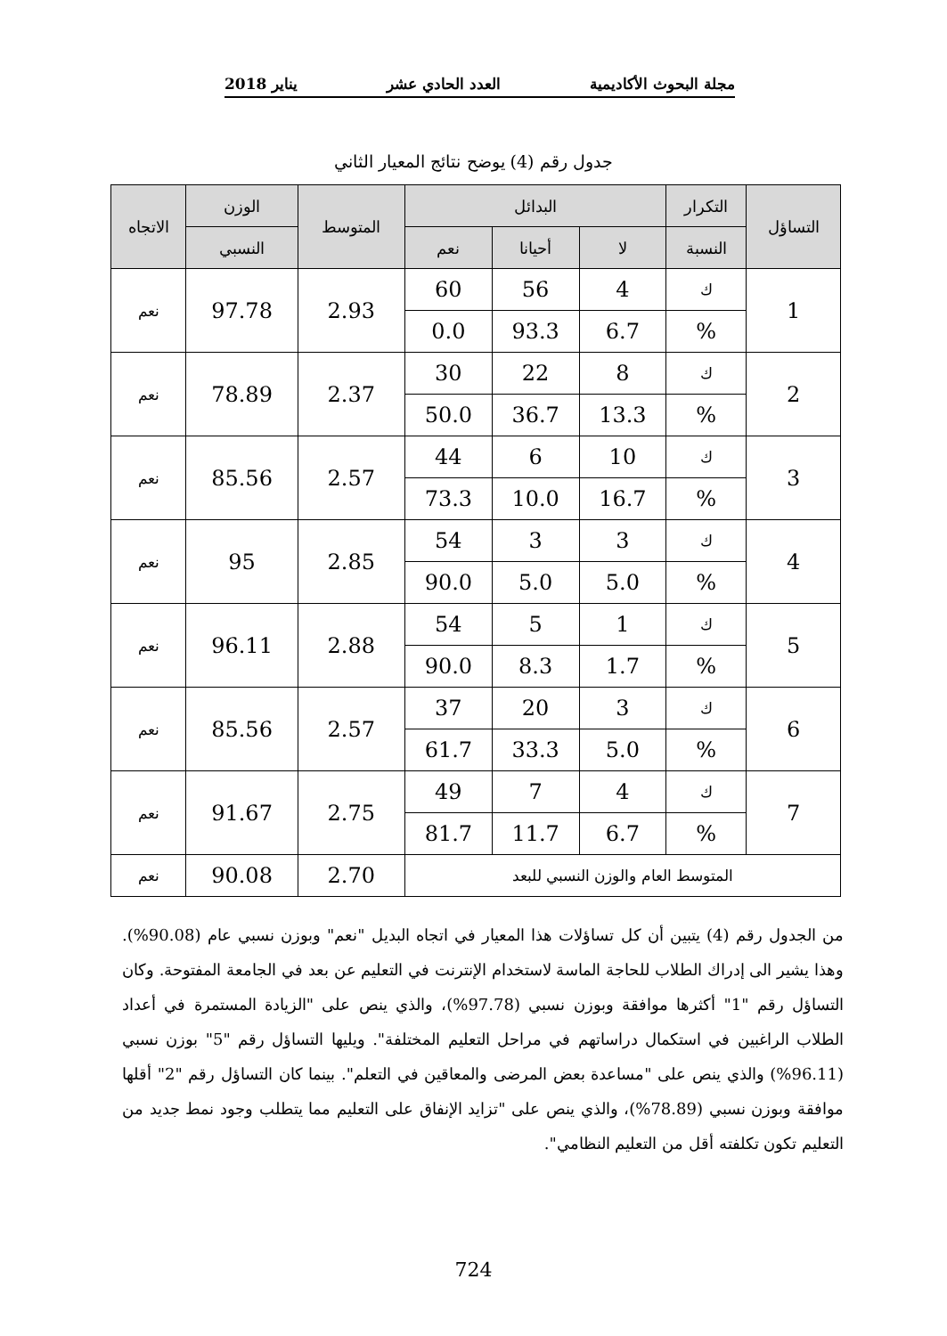مجلة البحوث الأكاديمية العدد الحادي عشر يناير 2018
جدول رقم (4) يوضح نتائج المعيار الثاني
| التساؤل | التكرار | البدائل | | | المتوسط | الوزن | الاتجاه |
| --- | --- | --- | --- | --- | --- | --- | --- |
| | النسبة | لا | أحيانا | نعم | | النسبي | |
| 1 | ك | 4 | 56 | 60 | 2.93 | 97.78 | نعم |
| | % | 6.7 | 93.3 | 0.0 | | | |
| 2 | ك | 8 | 22 | 30 | 2.37 | 78.89 | نعم |
| | % | 13.3 | 36.7 | 50.0 | | | |
| 3 | ك | 10 | 6 | 44 | 2.57 | 85.56 | نعم |
| | % | 16.7 | 10.0 | 73.3 | | | |
| 4 | ك | 3 | 3 | 54 | 2.85 | 95 | نعم |
| | % | 5.0 | 5.0 | 90.0 | | | |
| 5 | ك | 1 | 5 | 54 | 2.88 | 96.11 | نعم |
| | % | 1.7 | 8.3 | 90.0 | | | |
| 6 | ك | 3 | 20 | 37 | 2.57 | 85.56 | نعم |
| | % | 5.0 | 33.3 | 61.7 | | | |
| 7 | ك | 4 | 7 | 49 | 2.75 | 91.67 | نعم |
| | % | 6.7 | 11.7 | 81.7 | | | |
| المتوسط العام والوزن النسبي للبعد | | | | | 2.70 | 90.08 | نعم |
من الجدول رقم (4) يتبين أن كل تساؤلات هذا المعيار في اتجاه البديل "نعم" وبوزن نسبي عام (90.08%). وهذا يشير الى إدراك الطلاب للحاجة الماسة لاستخدام الإنترنت في التعليم عن بعد في الجامعة المفتوحة. وكان التساؤل رقم "1" أكثرها موافقة وبوزن نسبي (97.78%)، والذي ينص على "الزيادة المستمرة في أعداد الطلاب الراغبين في استكمال دراساتهم في مراحل التعليم المختلفة". ويليها التساؤل رقم "5" بوزن نسبي (96.11%) والذي ينص على "مساعدة بعض المرضى والمعاقين في التعلم". بينما كان التساؤل رقم "2" أقلها موافقة وبوزن نسبي (78.89%)، والذي ينص على "تزايد الإنفاق على التعليم مما يتطلب وجود نمط جديد من التعليم تكون تكلفته أقل من التعليم النظامي".
724